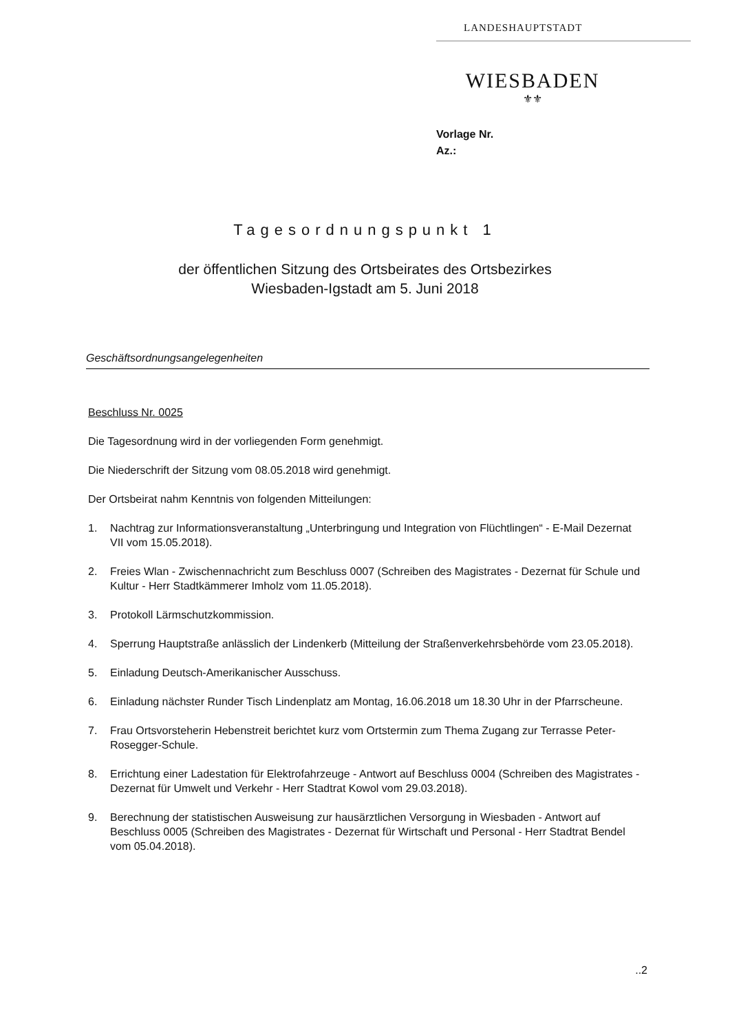LANDESHAUPTSTADT
WIESBADEN
⚜⚜
Vorlage Nr.
Az.:
Tagesordnungspunkt 1
der öffentlichen Sitzung des Ortsbeirates des Ortsbezirkes
Wiesbaden-Igstadt am 5. Juni 2018
Geschäftsordnungsangelegenheiten
Beschluss Nr. 0025
Die Tagesordnung wird in der vorliegenden Form genehmigt.
Die Niederschrift der Sitzung vom 08.05.2018 wird genehmigt.
Der Ortsbeirat nahm Kenntnis von folgenden Mitteilungen:
1. Nachtrag zur Informationsveranstaltung „Unterbringung und Integration von Flüchtlingen“ - E-Mail Dezernat VII vom 15.05.2018).
2. Freies Wlan - Zwischennachricht zum Beschluss 0007 (Schreiben des Magistrates - Dezernat für Schule und Kultur - Herr Stadtkämmerer Imholz vom 11.05.2018).
3. Protokoll Lärmschutzkommission.
4. Sperrung Hauptstraße anlässlich der Lindenkerb (Mitteilung der Straßenverkehrsbehörde vom 23.05.2018).
5. Einladung Deutsch-Amerikanischer Ausschuss.
6. Einladung nächster Runder Tisch Lindenplatz am Montag, 16.06.2018 um 18.30 Uhr in der Pfarrscheune.
7. Frau Ortsvorsteherin Hebenstreit berichtet kurz vom Ortstermin zum Thema Zugang zur Terrasse Peter-Rosegger-Schule.
8. Errichtung einer Ladestation für Elektrofahrzeuge - Antwort auf Beschluss 0004 (Schreiben des Magistrates - Dezernat für Umwelt und Verkehr - Herr Stadtrat Kowol vom 29.03.2018).
9. Berechnung der statistischen Ausweisung zur hausärztlichen Versorgung in Wiesbaden - Antwort auf Beschluss 0005 (Schreiben des Magistrates - Dezernat für Wirtschaft und Personal - Herr Stadtrat Bendel vom 05.04.2018).
..2